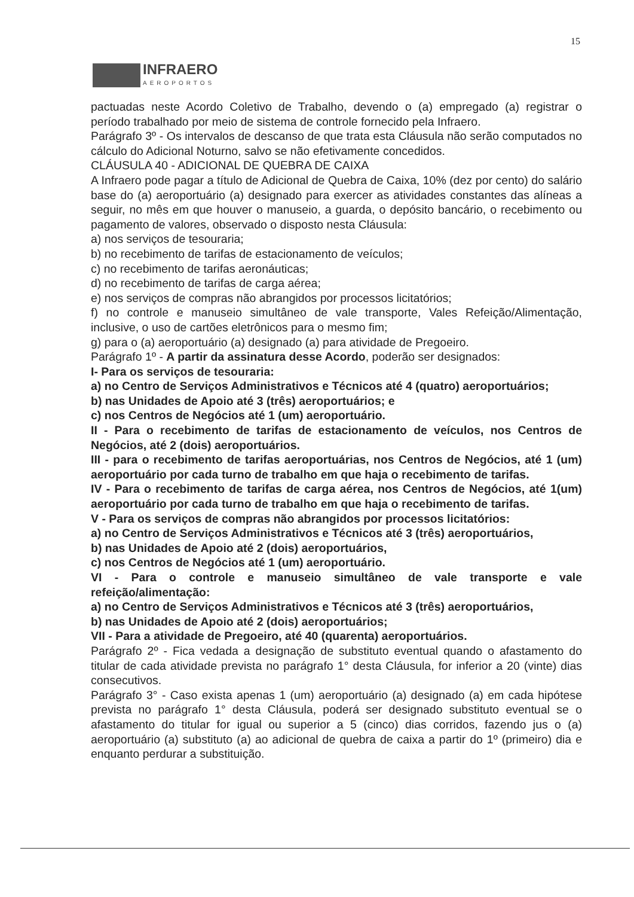15
INFRAERO
AEROPORTOS
pactuadas neste Acordo Coletivo de Trabalho, devendo o (a) empregado (a) registrar o período trabalhado por meio de sistema de controle fornecido pela Infraero.
Parágrafo 3º - Os intervalos de descanso de que trata esta Cláusula não serão computados no cálculo do Adicional Noturno, salvo se não efetivamente concedidos.
CLÁUSULA 40 - ADICIONAL DE QUEBRA DE CAIXA
A Infraero pode pagar a título de Adicional de Quebra de Caixa, 10% (dez por cento) do salário base do (a) aeroportuário (a) designado para exercer as atividades constantes das alíneas a seguir, no mês em que houver o manuseio, a guarda, o depósito bancário, o recebimento ou pagamento de valores, observado o disposto nesta Cláusula:
a) nos serviços de tesouraria;
b) no recebimento de tarifas de estacionamento de veículos;
c) no recebimento de tarifas aeronáuticas;
d) no recebimento de tarifas de carga aérea;
e) nos serviços de compras não abrangidos por processos licitatórios;
f) no controle e manuseio simultâneo de vale transporte, Vales Refeição/Alimentação, inclusive, o uso de cartões eletrônicos para o mesmo fim;
g) para o (a) aeroportuário (a) designado (a) para atividade de Pregoeiro.
Parágrafo 1º - A partir da assinatura desse Acordo, poderão ser designados:
I- Para os serviços de tesouraria:
a) no Centro de Serviços Administrativos e Técnicos até 4 (quatro) aeroportuários;
b) nas Unidades de Apoio até 3 (três) aeroportuários; e
c) nos Centros de Negócios até 1 (um) aeroportuário.
II - Para o recebimento de tarifas de estacionamento de veículos, nos Centros de Negócios, até 2 (dois) aeroportuários.
III - para o recebimento de tarifas aeroportuárias, nos Centros de Negócios, até 1 (um) aeroportuário por cada turno de trabalho em que haja o recebimento de tarifas.
IV - Para o recebimento de tarifas de carga aérea, nos Centros de Negócios, até 1(um) aeroportuário por cada turno de trabalho em que haja o recebimento de tarifas.
V - Para os serviços de compras não abrangidos por processos licitatórios:
a) no Centro de Serviços Administrativos e Técnicos até 3 (três) aeroportuários,
b) nas Unidades de Apoio até 2 (dois) aeroportuários,
c) nos Centros de Negócios até 1 (um) aeroportuário.
VI - Para o controle e manuseio simultâneo de vale transporte e vale refeição/alimentação:
a) no Centro de Serviços Administrativos e Técnicos até 3 (três) aeroportuários,
b) nas Unidades de Apoio até 2 (dois) aeroportuários;
VII - Para a atividade de Pregoeiro, até 40 (quarenta) aeroportuários.
Parágrafo 2º - Fica vedada a designação de substituto eventual quando o afastamento do titular de cada atividade prevista no parágrafo 1° desta Cláusula, for inferior a 20 (vinte) dias consecutivos.
Parágrafo 3° - Caso exista apenas 1 (um) aeroportuário (a) designado (a) em cada hipótese prevista no parágrafo 1° desta Cláusula, poderá ser designado substituto eventual se o afastamento do titular for igual ou superior a 5 (cinco) dias corridos, fazendo jus o (a) aeroportuário (a) substituto (a) ao adicional de quebra de caixa a partir do 1º (primeiro) dia e enquanto perdurar a substituição.